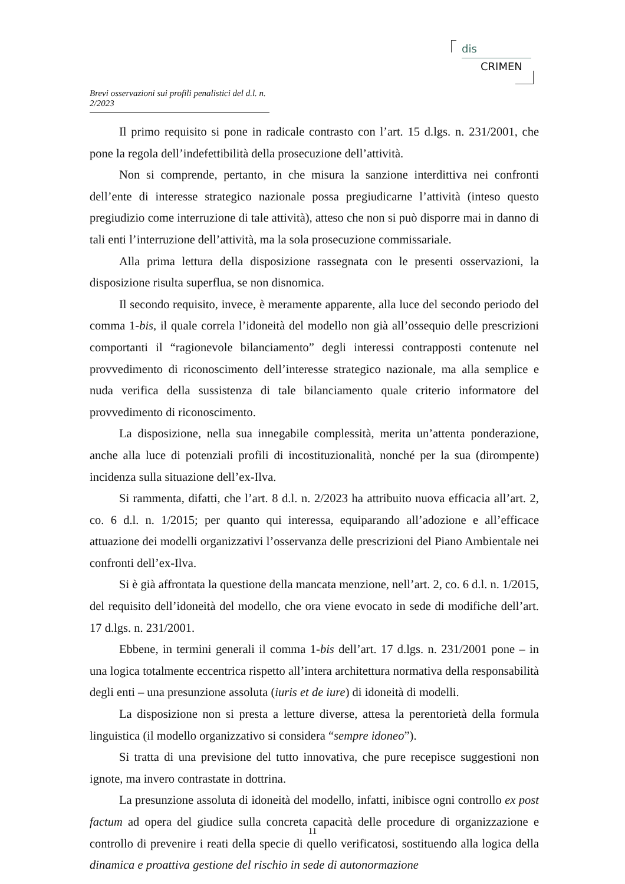dis
CRIMEN
Brevi osservazioni sui profili penalistici del d.l. n. 2/2023
Il primo requisito si pone in radicale contrasto con l’art. 15 d.lgs. n. 231/2001, che pone la regola dell’indefettibilità della prosecuzione dell’attività.
Non si comprende, pertanto, in che misura la sanzione interdittiva nei confronti dell’ente di interesse strategico nazionale possa pregiudicarne l’attività (inteso questo pregiudizio come interruzione di tale attività), atteso che non si può disporre mai in danno di tali enti l’interruzione dell’attività, ma la sola prosecuzione commissariale.
Alla prima lettura della disposizione rassegnata con le presenti osservazioni, la disposizione risulta superflua, se non disnomica.
Il secondo requisito, invece, è meramente apparente, alla luce del secondo periodo del comma 1-bis, il quale correla l’idoneità del modello non già all’ossequio delle prescrizioni comportanti il “ragionevole bilanciamento” degli interessi contrapposti contenute nel provvedimento di riconoscimento dell’interesse strategico nazionale, ma alla semplice e nuda verifica della sussistenza di tale bilanciamento quale criterio informatore del provvedimento di riconoscimento.
La disposizione, nella sua innegabile complessità, merita un’attenta ponderazione, anche alla luce di potenziali profili di incostituzionalità, nonché per la sua (dirompente) incidenza sulla situazione dell’ex-Ilva.
Si rammenta, difatti, che l’art. 8 d.l. n. 2/2023 ha attribuito nuova efficacia all’art. 2, co. 6 d.l. n. 1/2015; per quanto qui interessa, equiparando all’adozione e all’efficace attuazione dei modelli organizzativi l’osservanza delle prescrizioni del Piano Ambientale nei confronti dell’ex-Ilva.
Si è già affrontata la questione della mancata menzione, nell’art. 2, co. 6 d.l. n. 1/2015, del requisito dell’idoneità del modello, che ora viene evocato in sede di modifiche dell’art. 17 d.lgs. n. 231/2001.
Ebbene, in termini generali il comma 1-bis dell’art. 17 d.lgs. n. 231/2001 pone – in una logica totalmente eccentrica rispetto all’intera architettura normativa della responsabilità degli enti – una presunzione assoluta (iuris et de iure) di idoneità di modelli.
La disposizione non si presta a letture diverse, attesa la perentorietà della formula linguistica (il modello organizzativo si considera “sempre idoneo”).
Si tratta di una previsione del tutto innovativa, che pure recepisce suggestioni non ignote, ma invero contrastate in dottrina.
La presunzione assoluta di idoneità del modello, infatti, inibisce ogni controllo ex post factum ad opera del giudice sulla concreta capacità delle procedure di organizzazione e controllo di prevenire i reati della specie di quello verificatosi, sostituendo alla logica della dinamica e proattiva gestione del rischio in sede di autonormazione
11